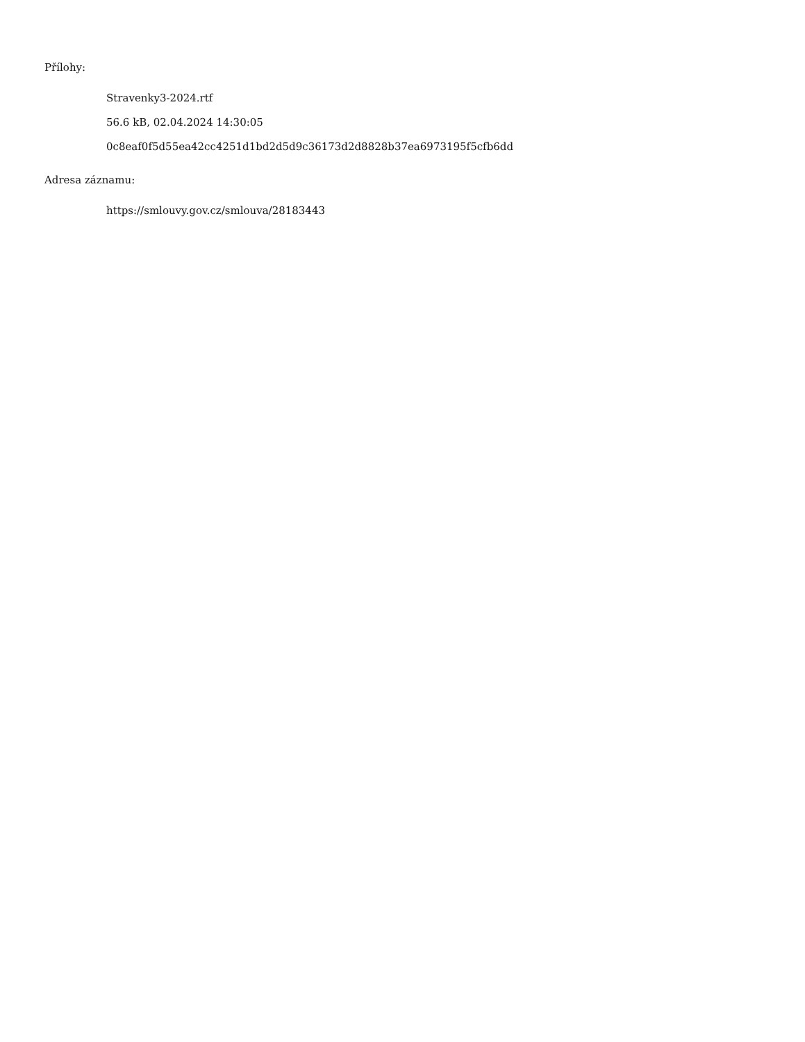Přílohy:
Stravenky3-2024.rtf
56.6 kB, 02.04.2024 14:30:05
0c8eaf0f5d55ea42cc4251d1bd2d5d9c36173d2d8828b37ea6973195f5cfb6dd
Adresa záznamu:
https://smlouvy.gov.cz/smlouva/28183443